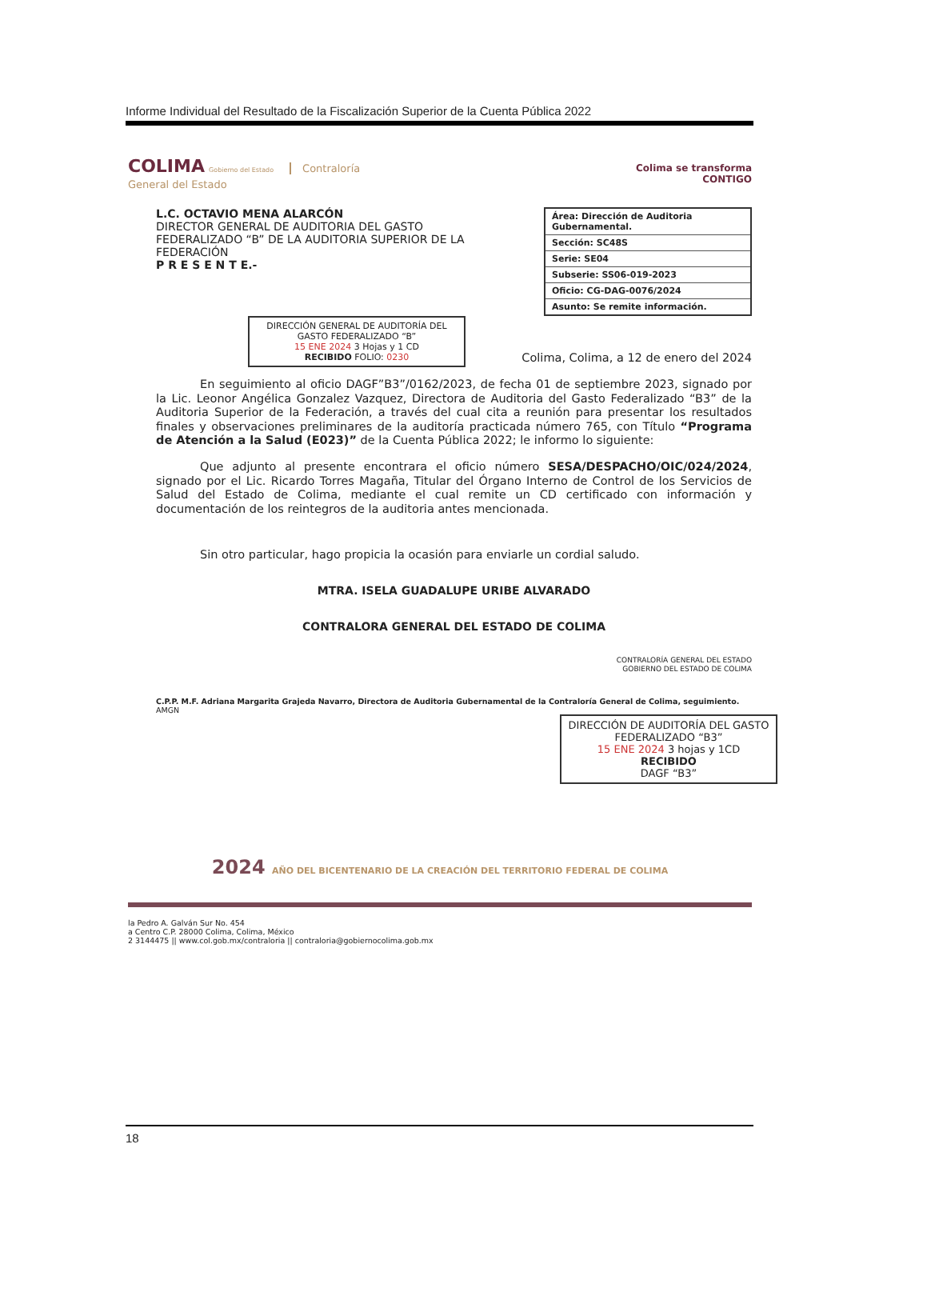Informe Individual del Resultado de la Fiscalización Superior de la Cuenta Pública 2022
COLIMA Gobierno del Estado Contraloría
General del Estado
Colima se transforma
CONTIGO
L.C. OCTAVIO MENA ALARCÓN
DIRECTOR GENERAL DE AUDITORIA DEL GASTO FEDERALIZADO “B” DE LA AUDITORIA SUPERIOR DE LA FEDERACIÓN
P R E S E N T E.-
| Área: Dirección de Auditoria Gubernamental. |
| Sección: SC48S |
| Serie: SE04 |
| Subserie: SS06-019-2023 |
| Oficio: CG-DAG-0076/2024 |
| Asunto: Se remite información. |
DIRECCIÓN GENERAL DE AUDITORÍA DEL GASTO FEDERALIZADO “B”
15 ENE 2024 3 Hojas y 1 CD
RECIBIDO FOLIO: 0230
Colima, Colima, a 12 de enero del 2024
En seguimiento al oficio DAGF”B3”/0162/2023, de fecha 01 de septiembre 2023, signado por la Lic. Leonor Angélica Gonzalez Vazquez, Directora de Auditoria del Gasto Federalizado “B3” de la Auditoria Superior de la Federación, a través del cual cita a reunión para presentar los resultados finales y observaciones preliminares de la auditoría practicada número 765, con Título “Programa de Atención a la Salud (E023)” de la Cuenta Pública 2022; le informo lo siguiente:
Que adjunto al presente encontrara el oficio número SESA/DESPACHO/OIC/024/2024, signado por el Lic. Ricardo Torres Magaña, Titular del Órgano Interno de Control de los Servicios de Salud del Estado de Colima, mediante el cual remite un CD certificado con información y documentación de los reintegros de la auditoria antes mencionada.
Sin otro particular, hago propicia la ocasión para enviarle un cordial saludo.
MTRA. ISELA GUADALUPE URIBE ALVARADO
CONTRALORA GENERAL DEL ESTADO DE COLIMA
CONTRALORÍA GENERAL DEL ESTADO
GOBIERNO DEL ESTADO DE COLIMA
C.P.P. M.F. Adriana Margarita Grajeda Navarro, Directora de Auditoria Gubernamental de la Contraloría General de Colima, seguimiento.
AMGN
DIRECCIÓN DE AUDITORÍA DEL GASTO FEDERALIZADO “B3”
15 ENE 2024 3 hojas y 1CD
RECIBIDO
DAGF “B3”
2024 AÑO DEL BICENTENARIO DE LA CREACIÓN DEL TERRITORIO FEDERAL DE COLIMA
la Pedro A. Galván Sur No. 454
a Centro C.P. 28000 Colima, Colima, México
2 3144475 || www.col.gob.mx/contraloria || contraloria@gobiernocolima.gob.mx
18